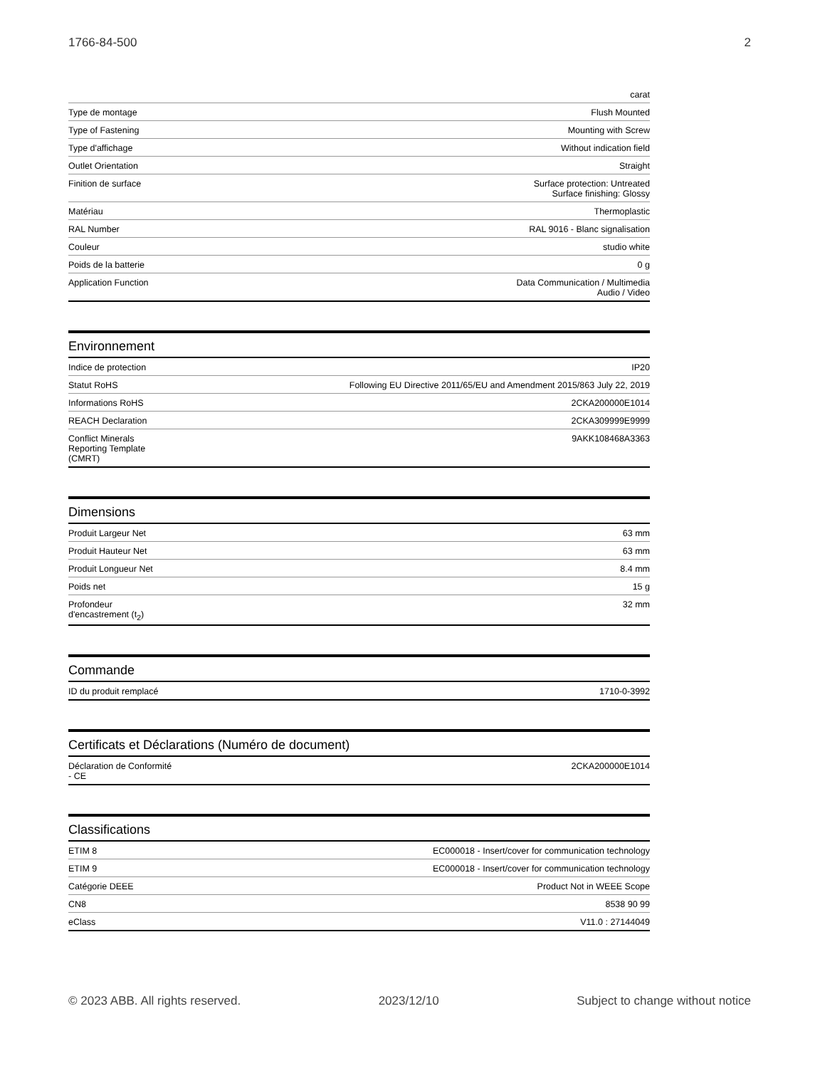1766-84-500 2
| | carat |
| Type de montage | Flush Mounted |
| Type of Fastening | Mounting with Screw |
| Type d'affichage | Without indication field |
| Outlet Orientation | Straight |
| Finition de surface | Surface protection: Untreated Surface finishing: Glossy |
| Matériau | Thermoplastic |
| RAL Number | RAL 9016 - Blanc signalisation |
| Couleur | studio white |
| Poids de la batterie | 0 g |
| Application Function | Data Communication / Multimedia Audio / Video |
Environnement
| Indice de protection | IP20 |
| Statut RoHS | Following EU Directive 2011/65/EU and Amendment 2015/863 July 22, 2019 |
| Informations RoHS | 2CKA200000E1014 |
| REACH Declaration | 2CKA309999E9999 |
| Conflict Minerals Reporting Template (CMRT) | 9AKK108468A3363 |
Dimensions
| Produit Largeur Net | 63 mm |
| Produit Hauteur Net | 63 mm |
| Produit Longueur Net | 8.4 mm |
| Poids net | 15 g |
| Profondeur d'encastrement (t<sub>2</sub>) | 32 mm |
Commande
| ID du produit remplacé | 1710-0-3992 |
Certificats et Déclarations (Numéro de document)
| Déclaration de Conformité - CE | 2CKA200000E1014 |
Classifications
| ETIM 8 | EC000018 - Insert/cover for communication technology |
| ETIM 9 | EC000018 - Insert/cover for communication technology |
| Catégorie DEEE | Product Not in WEEE Scope |
| CN8 | 8538 90 99 |
| eClass | V11.0 : 27144049 |
© 2023 ABB. All rights reserved. 2023/12/10 Subject to change without notice